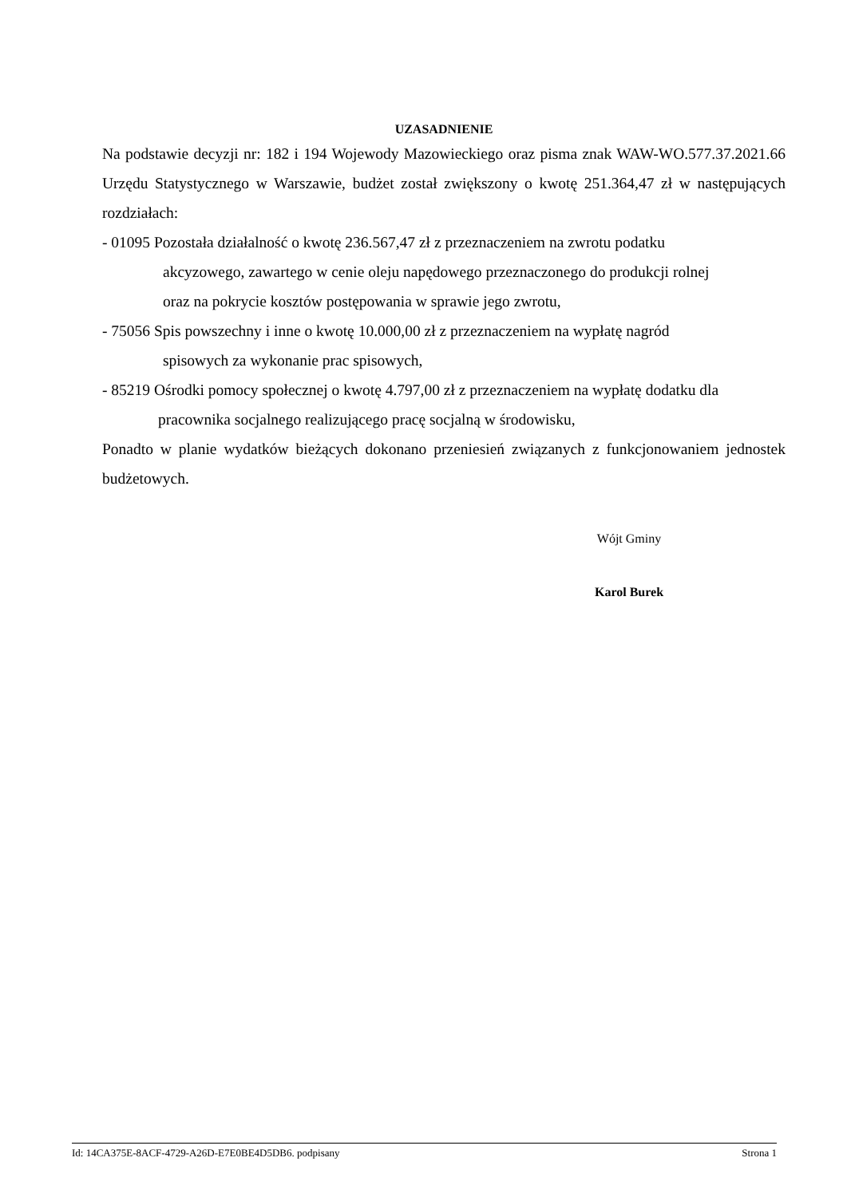UZASADNIENIE
Na podstawie decyzji nr: 182 i 194 Wojewody Mazowieckiego oraz pisma znak WAW-WO.577.37.2021.66 Urzędu Statystycznego w Warszawie, budżet został zwiększony o kwotę 251.364,47 zł w następujących rozdziałach:
- 01095 Pozostała działalność o kwotę 236.567,47 zł z przeznaczeniem na zwrotu podatku
akcyzowego, zawartego w cenie oleju napędowego przeznaczonego do produkcji rolnej
oraz na pokrycie kosztów postępowania w sprawie jego zwrotu,
- 75056 Spis powszechny i inne o kwotę 10.000,00 zł z przeznaczeniem na wypłatę nagród
spisowych za wykonanie prac spisowych,
- 85219 Ośrodki pomocy społecznej o kwotę 4.797,00 zł z przeznaczeniem na wypłatę dodatku dla
pracownika socjalnego realizującego pracę socjalną w środowisku,
Ponadto w planie wydatków bieżących dokonano przeniesień związanych z funkcjonowaniem jednostek budżetowych.
Wójt Gminy
Karol Burek
Id: 14CA375E-8ACF-4729-A26D-E7E0BE4D5DB6. podpisany Strona 1